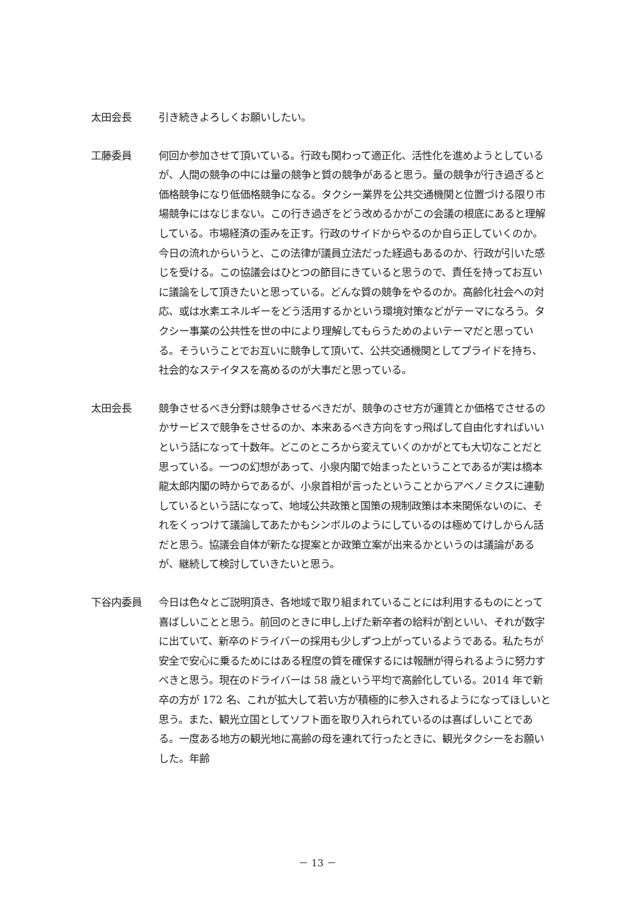太田会長 引き続きよろしくお願いしたい。
工藤委員 何回か参加させて頂いている。行政も関わって適正化、活性化を進めようとしているが、人間の競争の中には量の競争と質の競争があると思う。量の競争が行き過ぎると価格競争になり低価格競争になる。タクシー業界を公共交通機関と位置づける限り市場競争にはなじまない。この行き過ぎをどう改めるかがこの会議の根底にあると理解している。市場経済の歪みを正す。行政のサイドからやるのか自ら正していくのか。今日の流れからいうと、この法律が議員立法だった経過もあるのか、行政が引いた感じを受ける。この協議会はひとつの節目にきていると思うので、責任を持ってお互いに議論をして頂きたいと思っている。どんな質の競争をやるのか。高齢化社会への対応、或は水素エネルギーをどう活用するかという環境対策などがテーマになろう。タクシー事業の公共性を世の中により理解してもらうためのよいテーマだと思っている。そういうことでお互いに競争して頂いて、公共交通機関としてプライドを持ち、社会的なステイタスを高めるのが大事だと思っている。
太田会長 競争させるべき分野は競争させるべきだが、競争のさせ方が運賃とか価格でさせるのかサービスで競争をさせるのか、本来あるべき方向をすっ飛ばして自由化すればいいという話になって十数年。どこのところから変えていくのかがとても大切なことだと思っている。一つの幻想があって、小泉内閣で始まったということであるが実は橋本龍太郎内閣の時からであるが、小泉首相が言ったということからアベノミクスに連動しているという話になって、地域公共政策と国策の規制政策は本来関係ないのに、それをくっつけて議論してあたかもシンボルのようにしているのは極めてけしからん話だと思う。協議会自体が新たな提案とか政策立案が出来るかというのは議論があるが、継続して検討していきたいと思う。
下谷内委員 今日は色々とご説明頂き、各地域で取り組まれていることには利用するものにとって喜ばしいことと思う。前回のときに申し上げた新卒者の給料が割といい、それが数字に出ていて、新卒のドライバーの採用も少しずつ上がっているようである。私たちが安全で安心に乗るためにはある程度の質を確保するには報酬が得られるように努力すべきと思う。現在のドライバーは 58 歳という平均で高齢化している。2014 年で新卒の方が 172 名、これが拡大して若い方が積極的に参入されるようになってほしいと思う。また、観光立国としてソフト面を取り入れられているのは喜ばしいことである。一度ある地方の観光地に高齢の母を連れて行ったときに、観光タクシーをお願いした。年齢
－ 13 －